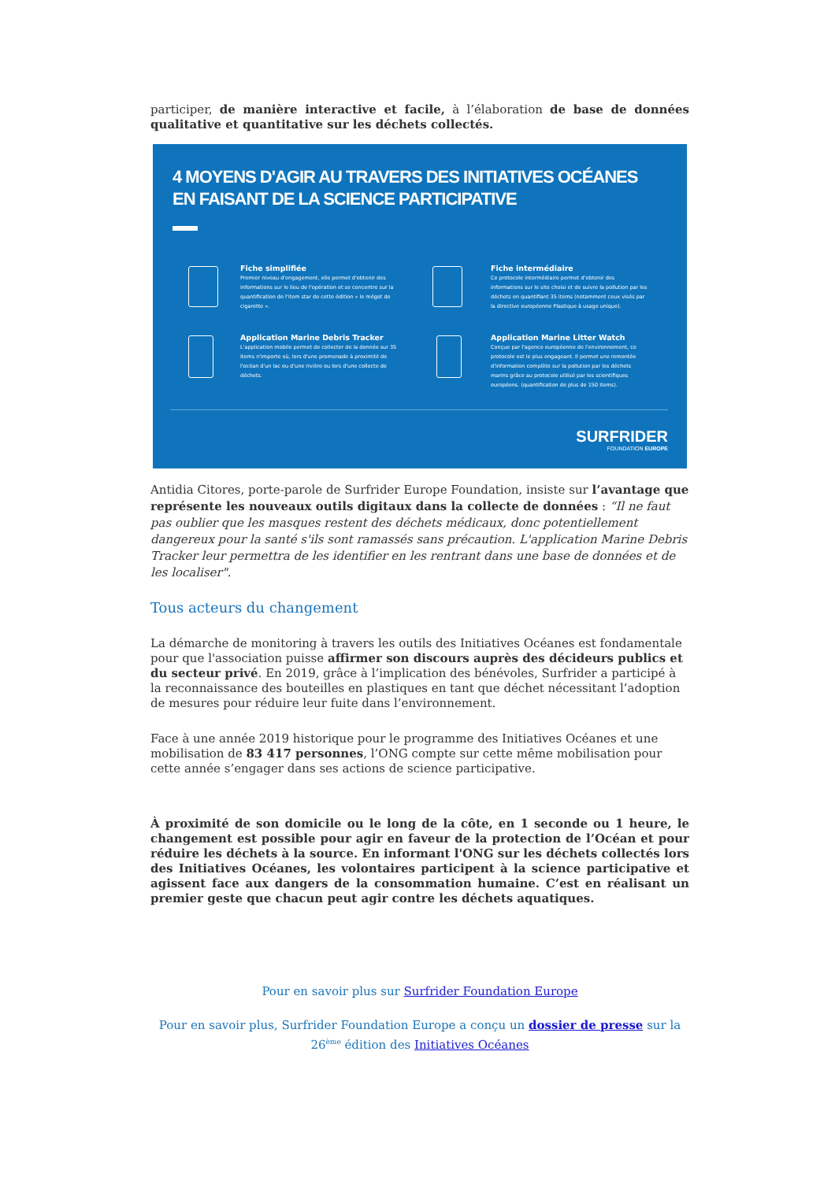participer, de manière interactive et facile, à l’élaboration de base de données qualitative et quantitative sur les déchets collectés.
4 MOYENS D'AGIR AU TRAVERS DES INITIATIVES OCÉANES
EN FAISANT DE LA SCIENCE PARTICIPATIVE
Fiche simplifiée
Premier niveau d'engagement, elle permet d'obtenir des informations sur le lieu de l'opération et se concentre sur la quantification de l'item star de cette édition « le mégot de cigarette ».
Fiche intermédiaire
Ce protocole intermédiaire permet d'obtenir des informations sur le site choisi et de suivre la pollution par les déchets en quantifiant 35 items (notamment ceux visés par la directive européenne Plastique à usage unique).
Application Marine Debris Tracker
L'application mobile permet de collecter de la donnée sur 35 items n'importe où, lors d'une promenade à proximité de l'océan d'un lac ou d'une rivière ou lors d'une collecte de déchets.
Application Marine Litter Watch
Conçue par l'agence européenne de l'environnement, ce protocole est le plus engageant. Il permet une remontée d'information complète sur la pollution par les déchets marins grâce au protocole utilisé par les scientifiques européens. (quantification de plus de 150 items).
SURFRIDER
FOUNDATION EUROPE
Antidia Citores, porte-parole de Surfrider Europe Foundation, insiste sur l’avantage que représente les nouveaux outils digitaux dans la collecte de données : “Il ne faut pas oublier que les masques restent des déchets médicaux, donc potentiellement dangereux pour la santé s'ils sont ramassés sans précaution. L'application Marine Debris Tracker leur permettra de les identifier en les rentrant dans une base de données et de les localiser".
Tous acteurs du changement
La démarche de monitoring à travers les outils des Initiatives Océanes est fondamentale pour que l'association puisse affirmer son discours auprès des décideurs publics et du secteur privé. En 2019, grâce à l’implication des bénévoles, Surfrider a participé à la reconnaissance des bouteilles en plastiques en tant que déchet nécessitant l’adoption de mesures pour réduire leur fuite dans l’environnement.
Face à une année 2019 historique pour le programme des Initiatives Océanes et une mobilisation de 83 417 personnes, l’ONG compte sur cette même mobilisation pour cette année s’engager dans ses actions de science participative.
À proximité de son domicile ou le long de la côte, en 1 seconde ou 1 heure, le changement est possible pour agir en faveur de la protection de l’Océan et pour réduire les déchets à la source. En informant l'ONG sur les déchets collectés lors des Initiatives Océanes, les volontaires participent à la science participative et agissent face aux dangers de la consommation humaine. C’est en réalisant un premier geste que chacun peut agir contre les déchets aquatiques.
Pour en savoir plus sur Surfrider Foundation Europe
Pour en savoir plus, Surfrider Foundation Europe a conçu un dossier de presse sur la 26<sup>ème</sup> édition des Initiatives Océanes